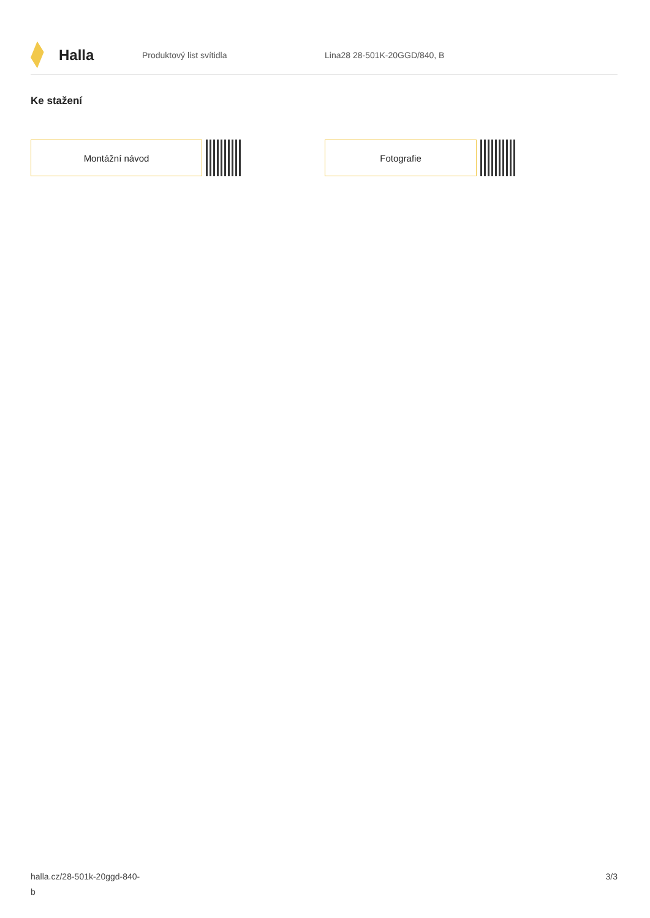Halla
Produktový list svítidla Lina28 28-501K-20GGD/840, B
Ke stažení
Montážní návod Fotografie
halla.cz/28-501k-20ggd-840-
b
3/3